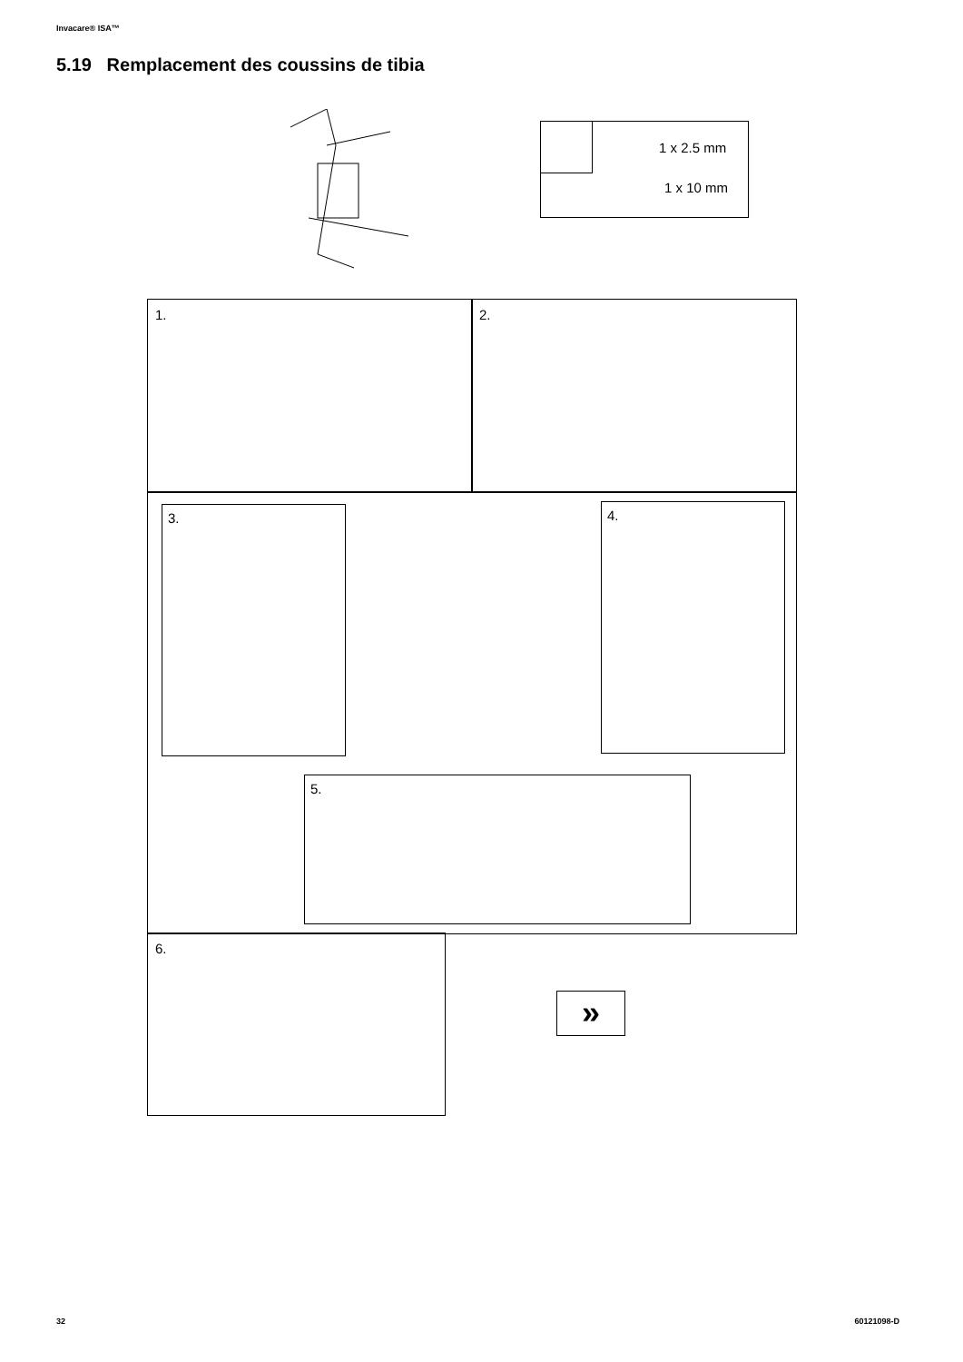Invacare® ISA™
5.19 Remplacement des coussins de tibia
1 x 2.5 mm
1 x 10 mm
1. 2.
3. 4.
5.
6.
»
32 60121098-D